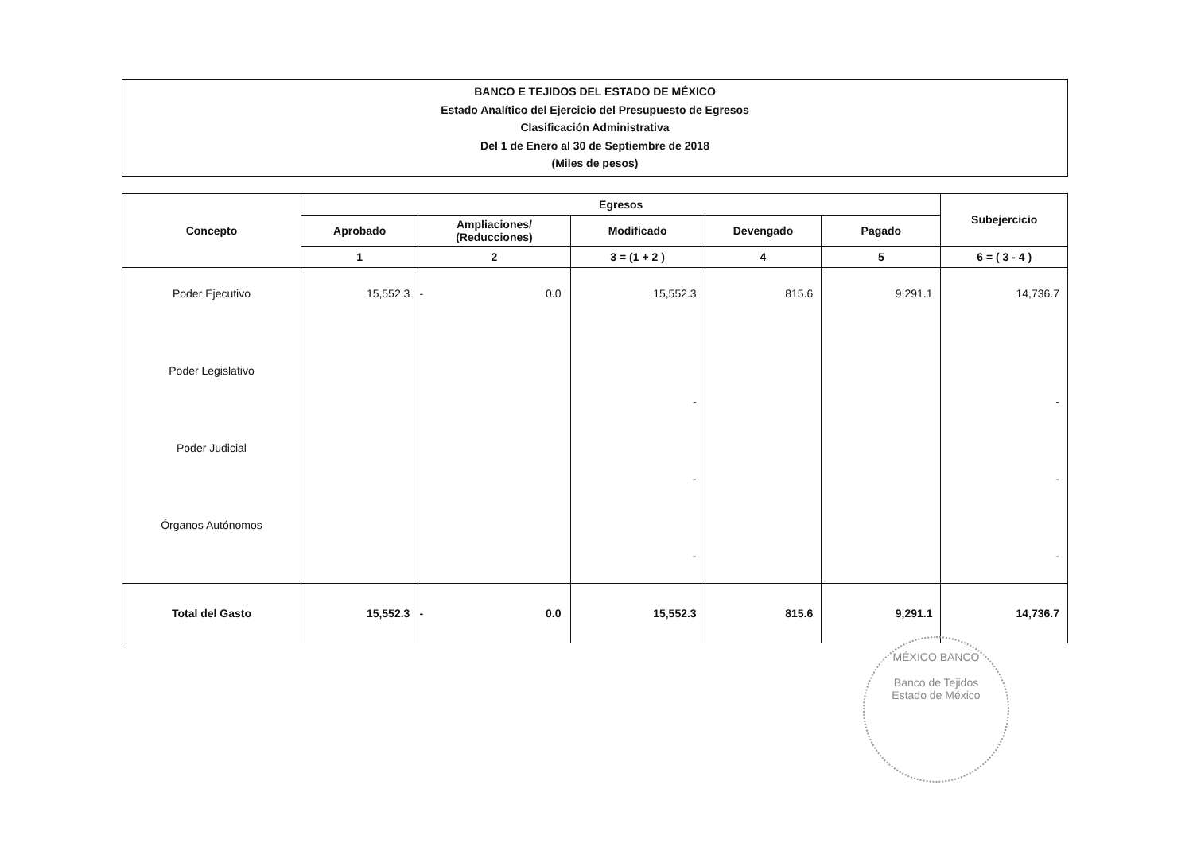BANCO E TEJIDOS DEL ESTADO DE MÉXICO
Estado Analítico del Ejercicio del Presupuesto de Egresos
Clasificación Administrativa
Del 1 de Enero al 30 de Septiembre de 2018
(Miles de pesos)
| Concepto | Egresos | | | | | Subejercicio |
| --- | --- | --- | --- | --- | --- | --- |
| | Aprobado | Ampliaciones/ (Reducciones) | Modificado | Devengado | Pagado | |
| | 1 | 2 | 3 = (1 + 2 ) | 4 | 5 | 6 = ( 3 - 4 ) |
| Poder Ejecutivo | 15,552.3 | - 0.0 | 15,552.3 | 815.6 | 9,291.1 | 14,736.7 |
| Poder Legislativo | | | - | | | - |
| Poder Judicial | | | - | | | - |
| Órganos Autónomos | | | - | | | - |
| Total del Gasto | 15,552.3 | - 0.0 | 15,552.3 | 815.6 | 9,291.1 | 14,736.7 |
MÉXICO BANCO
Banco de Tejidos
Estado de México